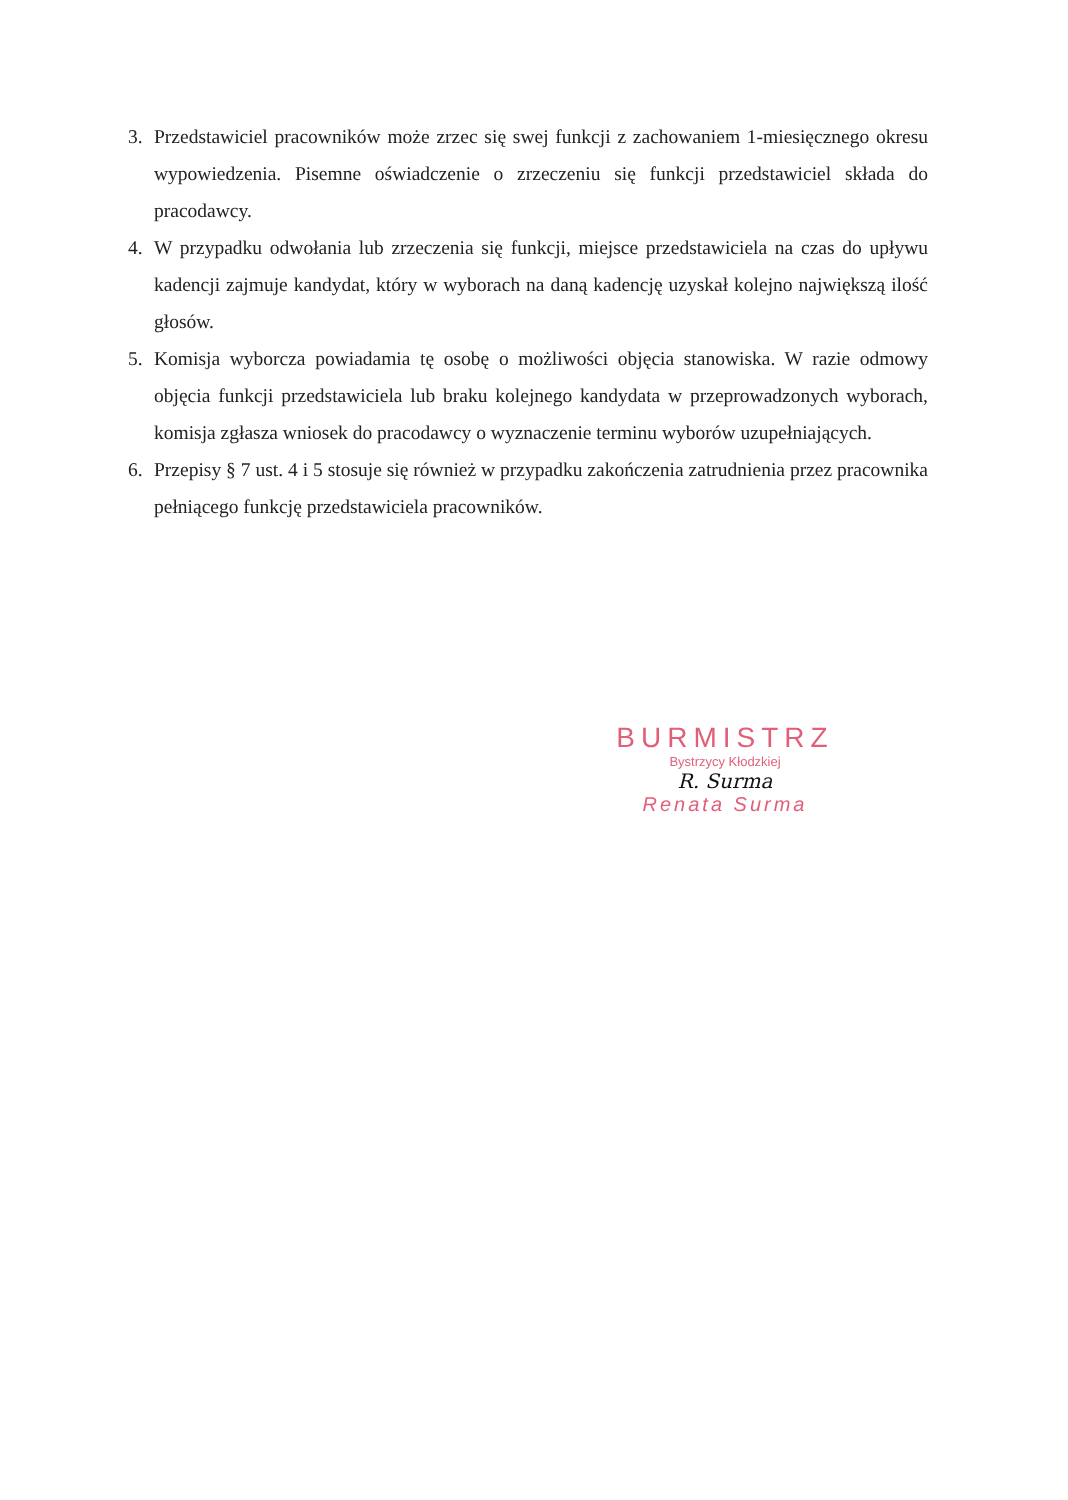3. Przedstawiciel pracowników może zrzec się swej funkcji z zachowaniem 1-miesięcznego okresu wypowiedzenia. Pisemne oświadczenie o zrzeczeniu się funkcji przedstawiciel składa do pracodawcy.
4. W przypadku odwołania lub zrzeczenia się funkcji, miejsce przedstawiciela na czas do upływu kadencji zajmuje kandydat, który w wyborach na daną kadencję uzyskał kolejno największą ilość głosów.
5. Komisja wyborcza powiadamia tę osobę o możliwości objęcia stanowiska. W razie odmowy objęcia funkcji przedstawiciela lub braku kolejnego kandydata w przeprowadzonych wyborach, komisja zgłasza wniosek do pracodawcy o wyznaczenie terminu wyborów uzupełniających.
6. Przepisy § 7 ust. 4 i 5 stosuje się również w przypadku zakończenia zatrudnienia przez pracownika pełniącego funkcję przedstawiciela pracowników.
BURMISTRZ
Bystrzycy Kłodzkiej
R. Surma
Renata Surma